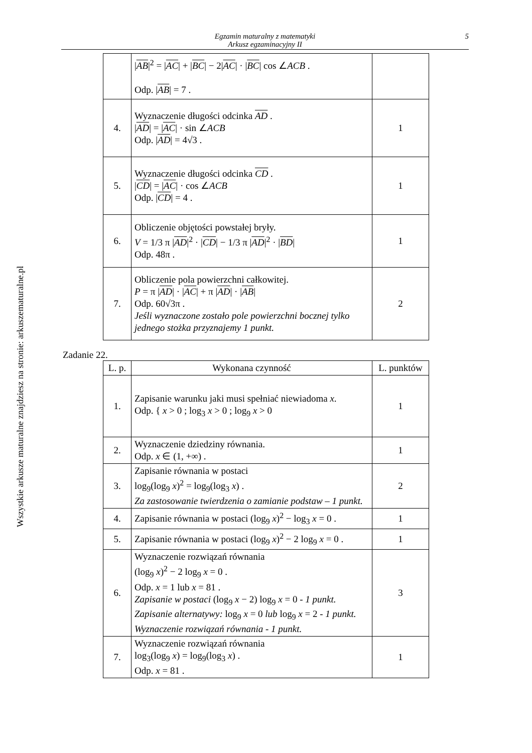Egzamin maturalny z matematyki
Arkusz egzaminacyjny II
5
Wszystkie arkusze maturalne znajdziesz na stronie: arkuszematuralne.pl
| | / AB /<sup>2</sup> = / AC / + / BC / − 2/ AC / · / BC / cos ∠ ACB . Odp. / AB / = 7 . | |
| 4. | Wyznaczenie długości odcinka AD . / AD / = / AC / · sin ∠ ACB Odp. / AD / = 4√3 . | 1 |
| 5. | Wyznaczenie długości odcinka CD . / CD / = / AC / · cos ∠ ACB Odp. / CD / = 4 . | 1 |
| 6. | Obliczenie objętości powstałej bryły. V = 1/3 π / AD /<sup>2</sup> · / CD / − 1/3 π / AD /<sup>2</sup> · / BD / Odp. 48π . | 1 |
| 7. | Obliczenie pola powierzchni całkowitej. P = π / AD / · / AC / + π / AD / · / AB / Odp. 60√3π . Jeśli wyznaczone zostało pole powierzchni bocznej tylko jednego stożka przyznajemy 1 punkt. | 2 |
Zadanie 22.
| L. p. | Wykonana czynność | L. punktów |
| --- | --- | --- |
| 1. | Zapisanie warunku jaki musi spełniać niewiadoma x . Odp. { x > 0 ; log<sub>3</sub> x > 0 ; log<sub>9</sub> x > 0 | 1 |
| 2. | Wyznaczenie dziedziny równania. Odp. x ∈ (1, +∞) . | 1 |
| 3. | Zapisanie równania w postaci log<sub>9</sub>(log<sub>9</sub> x )<sup>2</sup> = log<sub>9</sub>(log<sub>3</sub> x ) . Za zastosowanie twierdzenia o zamianie podstaw – 1 punkt. | 2 |
| 4. | Zapisanie równania w postaci (log<sub>9</sub> x )<sup>2</sup> − log<sub>3</sub> x = 0 . | 1 |
| 5. | Zapisanie równania w postaci (log<sub>9</sub> x )<sup>2</sup> − 2 log<sub>9</sub> x = 0 . | 1 |
| 6. | Wyznaczenie rozwiązań równania (log<sub>9</sub> x )<sup>2</sup> − 2 log<sub>9</sub> x = 0 . Odp. x = 1 lub x = 81 . Zapisanie w postaci (log<sub>9</sub> x − 2) log<sub>9</sub> x = 0 - 1 punkt. Zapisanie alternatywy: log<sub>9</sub> x = 0 lub log<sub>9</sub> x = 2 - 1 punkt. Wyznaczenie rozwiązań równania - 1 punkt. | 3 |
| 7. | Wyznaczenie rozwiązań równania log<sub>3</sub>(log<sub>9</sub> x ) = log<sub>9</sub>(log<sub>3</sub> x ) . Odp. x = 81 . | 1 |